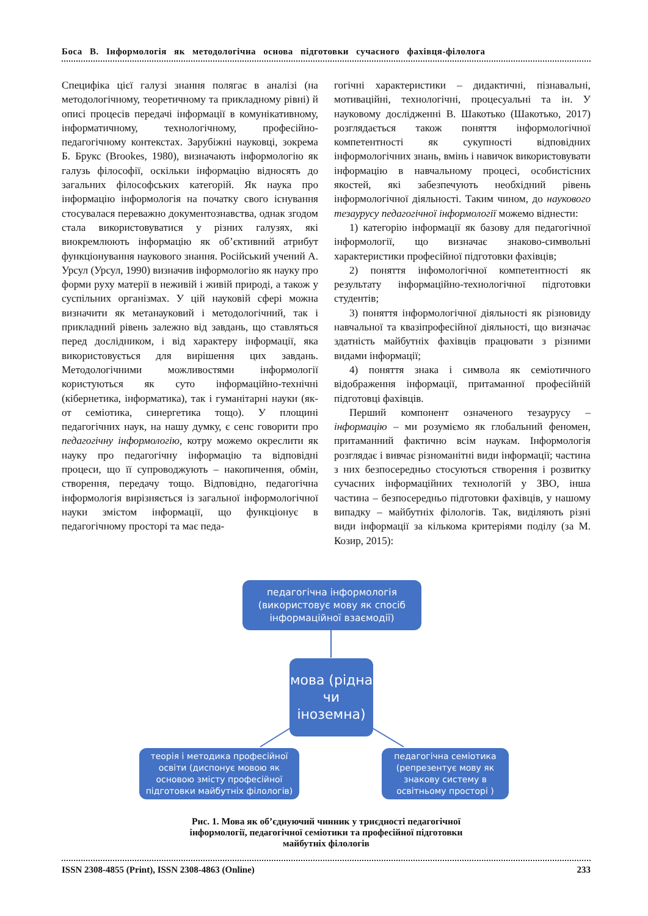Боса В. Інформологія як методологічна основа підготовки сучасного фахівця-філолога
Специфіка цієї галузі знання полягає в аналізі (на методологічному, теоретичному та прикладному рівні) й описі процесів передачі інформації в комунікативному, інформатичному, технологічному, професійно-педагогічному контекстах. Зарубіжні науковці, зокрема Б. Брукс (Brookes, 1980), визначають інформологію як галузь філософії, оскільки інформацію відносять до загальних філософських категорій. Як наука про інформацію інформологія на початку свого існування стосувалася переважно документознавства, однак згодом стала використовуватися у різних галузях, які виокремлюють інформацію як об’єктивний атрибут функціонування наукового знання. Російський учений А. Урсул (Урсул, 1990) визначив інформологію як науку про форми руху матерії в неживій і живій природі, а також у суспільних організмах. У цій науковій сфері можна визначити як метанауковий і методологічний, так і прикладний рівень залежно від завдань, що ставляться перед дослідником, і від характеру інформації, яка використовується для вирішення цих завдань. Методологічними можливостями інформології користуються як суто інформаційно-технічні (кібернетика, інформатика), так і гуманітарні науки (як-от семіотика, синергетика тощо). У площині педагогічних наук, на нашу думку, є сенс говорити про педагогічну інформологію, котру можемо окреслити як науку про педагогічну інформацію та відповідні процеси, що її супроводжують – накопичення, обмін, створення, передачу тощо. Відповідно, педагогічна інформологія вирізняється із загальної інформологічної науки змістом інформації, що функціонує в педагогічному просторі та має педа-
гогічні характеристики – дидактичні, пізнавальні, мотиваційні, технологічні, процесуальні та ін. У науковому дослідженні В. Шакотько (Шакотько, 2017) розглядається також поняття інформологічної компетентності як сукупності відповідних інформологічних знань, вмінь і навичок використовувати інформацію в навчальному процесі, особистісних якостей, які забезпечують необхідний рівень інформологічної діяльності. Таким чином, до наукового тезаурусу педагогічної інформології можемо віднести:
1) категорію інформації як базову для педагогічної інформології, що визначає знаково-символьні характеристики професійної підготовки фахівців;
2) поняття інфомологічної компетентності як результату інформаційно-технологічної підготовки студентів;
3) поняття інформологічної діяльності як різновиду навчальної та квазіпрофесійної діяльності, що визначає здатність майбутніх фахівців працювати з різними видами інформації;
4) поняття знака і символа як семіотичного відображення інформації, притаманної професійній підготовці фахівців.
Перший компонент означеного тезаурусу – інформацію – ми розуміємо як глобальний феномен, притаманний фактично всім наукам. Інформологія розглядає і вивчає різноманітні види інформації; частина з них безпосередньо стосуються створення і розвитку сучасних інформаційних технологій у ЗВО, інша частина – безпосередньо підготовки фахівців, у нашому випадку – майбутніх філологів. Так, виділяють різні види інформації за кількома критеріями поділу (за М. Козир, 2015):
педагогічна інформологія (використовує мову як спосіб інформаційної взаємодії)
мова (рідна чи іноземна)
теорія і методика професійної освіти (диспонує мовою як основою змісту професійної підготовки майбутніх філологів)
педагогічна семіотика (репрезентує мову як знакову систему в освітньому просторі )
Рис. 1. Мова як об’єднуючий чинник у триєдності педагогічної
інформології, педагогічної семіотики та професійної підготовки
майбутніх філологів
ISSN 2308-4855 (Print), ISSN 2308-4863 (Online) 233